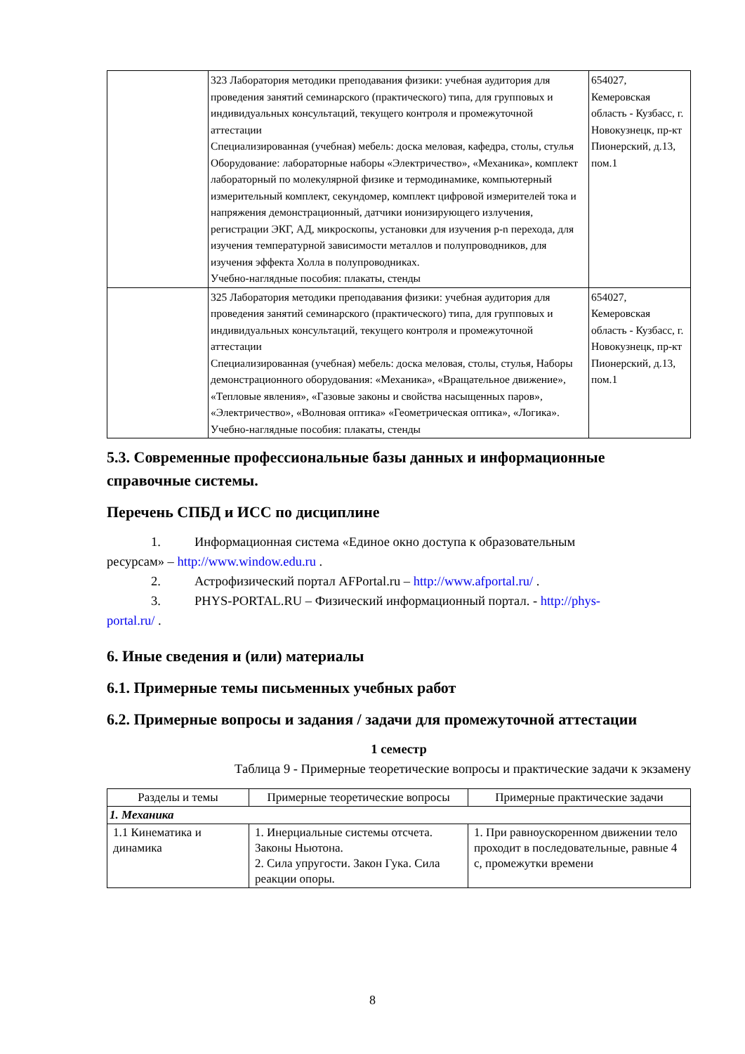| | 323 Лаборатория методики преподавания физики: учебная аудитория для проведения занятий семинарского (практического) типа, для групповых и индивидуальных консультаций, текущего контроля и промежуточной аттестации Специализированная (учебная) мебель: доска меловая, кафедра, столы, стулья Оборудование: лабораторные наборы «Электричество», «Механика», комплект лабораторный по молекулярной физике и термодинамике, компьютерный измерительный комплект, секундомер, комплект цифровой измерителей тока и напряжения демонстрационный, датчики ионизирующего излучения, регистрации ЭКГ, АД, микроскопы, установки для изучения p-n перехода, для изучения температурной зависимости металлов и полупроводников, для изучения эффекта Холла в полупроводниках. Учебно-наглядные пособия: плакаты, стенды | 654027, Кемеровская область - Кузбасс, г. Новокузнецк, пр-кт Пионерский, д.13, пом.1 |
| | 325 Лаборатория методики преподавания физики: учебная аудитория для проведения занятий семинарского (практического) типа, для групповых и индивидуальных консультаций, текущего контроля и промежуточной аттестации Специализированная (учебная) мебель: доска меловая, столы, стулья, Наборы демонстрационного оборудования: «Механика», «Вращательное движение», «Тепловые явления», «Газовые законы и свойства насыщенных паров», «Электричество», «Волновая оптика» «Геометрическая оптика», «Логика». Учебно-наглядные пособия: плакаты, стенды | 654027, Кемеровская область - Кузбасс, г. Новокузнецк, пр-кт Пионерский, д.13, пом.1 |
5.3. Современные профессиональные базы данных и информационные справочные системы.
Перечень СПБД и ИСС по дисциплине
1. Информационная система «Единое окно доступа к образовательным
ресурсам» – http://www.window.edu.ru .
2. Астрофизический портал AFPortal.ru – http://www.afportal.ru/ .
3. PHYS-PORTAL.RU – Физический информационный портал. - http://phys-
portal.ru/ .
6. Иные сведения и (или) материалы
6.1. Примерные темы письменных учебных работ
6.2. Примерные вопросы и задания / задачи для промежуточной аттестации
1 семестр
Таблица 9 - Примерные теоретические вопросы и практические задачи к экзамену
| Разделы и темы | Примерные теоретические вопросы | Примерные практические задачи |
| --- | --- | --- |
| 1. Механика | | |
| 1.1 Кинематика и динамика | 1. Инерциальные системы отсчета. Законы Ньютона. 2. Сила упругости. Закон Гука. Сила реакции опоры. | 1. При равноускоренном движении тело проходит в последовательные, равные 4 с, промежутки времени |
8